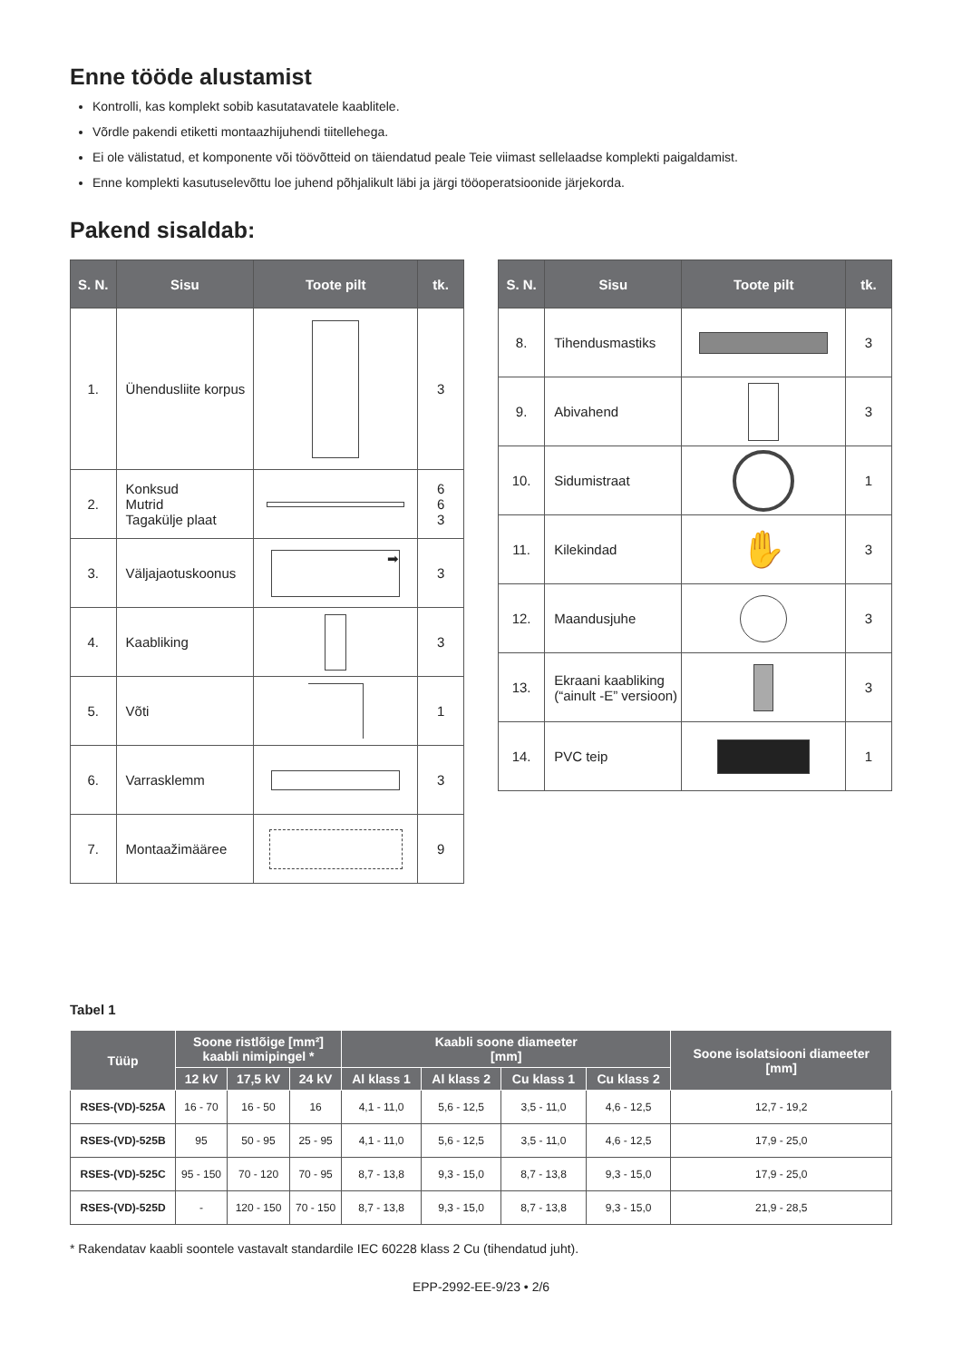Enne tööde alustamist
Kontrolli, kas komplekt sobib kasutatavatele kaablitele.
Võrdle pakendi etiketti montaazhijuhendi tiitellehega.
Ei ole välistatud, et komponente või töövõtteid on täiendatud peale Teie viimast sellelaadse komplekti paigaldamist.
Enne komplekti kasutuselevõttu loe juhend põhjalikult läbi ja järgi tööoperatsioonide järjekorda.
Pakend sisaldab:
| S. N. | Sisu | Toote pilt | tk. |
| --- | --- | --- | --- |
| 1. | Ühendusliite korpus | | 3 |
| 2. | Konksud Mutrid Tagakülje plaat | | 6 6 3 |
| 3. | Väljajaotuskoonus | ➡ | 3 |
| 4. | Kaabliking | | 3 |
| 5. | Võti | | 1 |
| 6. | Varrasklemm | | 3 |
| 7. | Montaažimääree | | 9 |
| S. N. | Sisu | Toote pilt | tk. |
| --- | --- | --- | --- |
| 8. | Tihendusmastiks | | 3 |
| 9. | Abivahend | | 3 |
| 10. | Sidumistraat | | 1 |
| 11. | Kilekindad | ✋ | 3 |
| 12. | Maandusjuhe | | 3 |
| 13. | Ekraani kaabliking (“ainult -E” versioon) | | 3 |
| 14. | PVC teip | | 1 |
Tabel 1
| Tüüp | Soone ristlõige [mm²] kaabli nimipingel * | | | Kaabli soone diameeter [mm] | | | | Soone isolatsiooni diameeter [mm] |
| --- | --- | --- | --- | --- | --- | --- | --- | --- |
| | 12 kV | 17,5 kV | 24 kV | Al klass 1 | Al klass 2 | Cu klass 1 | Cu klass 2 | |
| RSES-(VD)-525A | 16 - 70 | 16 - 50 | 16 | 4,1 - 11,0 | 5,6 - 12,5 | 3,5 - 11,0 | 4,6 - 12,5 | 12,7 - 19,2 |
| RSES-(VD)-525B | 95 | 50 - 95 | 25 - 95 | 4,1 - 11,0 | 5,6 - 12,5 | 3,5 - 11,0 | 4,6 - 12,5 | 17,9 - 25,0 |
| RSES-(VD)-525C | 95 - 150 | 70 - 120 | 70 - 95 | 8,7 - 13,8 | 9,3 - 15,0 | 8,7 - 13,8 | 9,3 - 15,0 | 17,9 - 25,0 |
| RSES-(VD)-525D | - | 120 - 150 | 70 - 150 | 8,7 - 13,8 | 9,3 - 15,0 | 8,7 - 13,8 | 9,3 - 15,0 | 21,9 - 28,5 |
* Rakendatav kaabli soontele vastavalt standardile IEC 60228 klass 2 Cu (tihendatud juht).
EPP-2992-EE-9/23 • 2/6